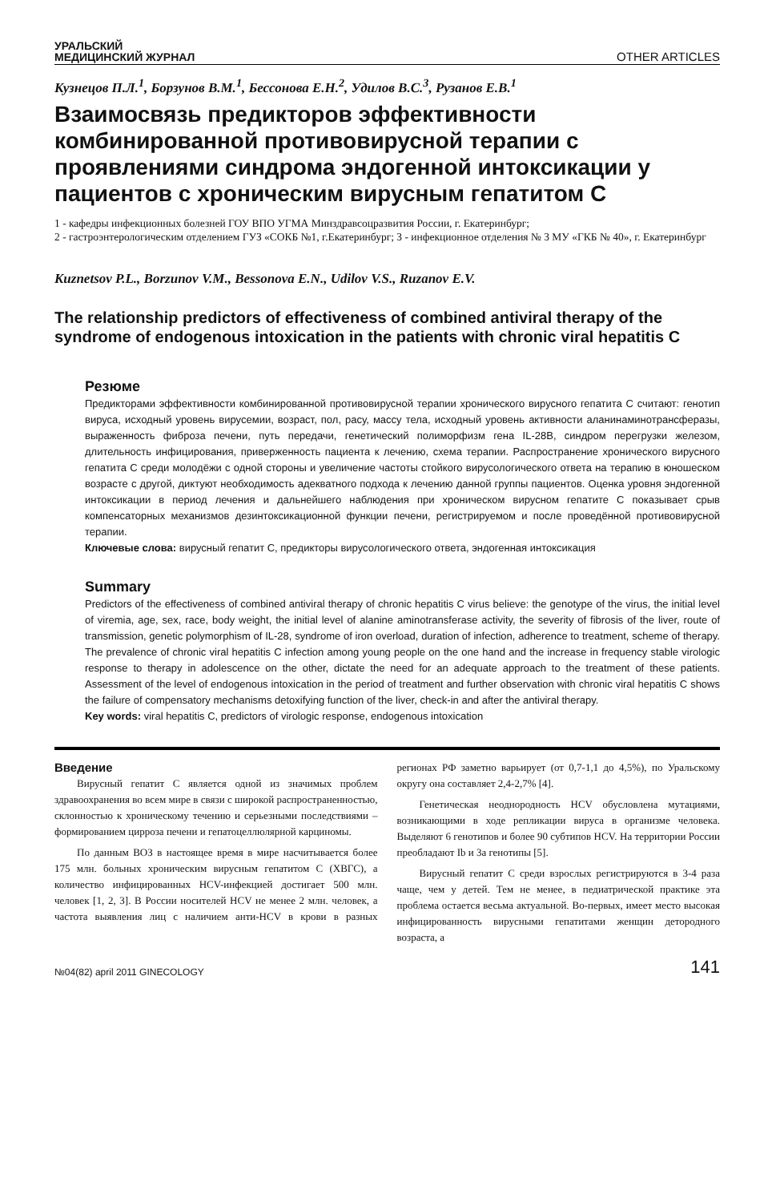УРАЛЬСКИЙ
МЕДИЦИНСКИЙ ЖУРНАЛ
OTHER ARTICLES
Кузнецов П.Л.<sup>1</sup>, Борзунов В.М.<sup>1</sup>, Бессонова Е.Н.<sup>2</sup>, Удилов В.С.<sup>3</sup>, Рузанов Е.В.<sup>1</sup>
Взаимосвязь предикторов эффективности комбинированной противовирусной терапии с проявлениями синдрома эндогенной интоксикации у пациентов с хроническим вирусным гепатитом С
1 - кафедры инфекционных болезней ГОУ ВПО УГМА Минздравсоцразвития России, г. Екатеринбург;
2 - гастроэнтерологическим отделением ГУЗ «СОКБ №1, г.Екатеринбург; 3 - инфекционное отделения № 3 МУ «ГКБ № 40», г. Екатеринбург
Kuznetsov P.L., Borzunov V.M., Bessonova E.N., Udilov V.S., Ruzanov E.V.
The relationship predictors of effectiveness of combined antiviral therapy of the syndrome of endogenous intoxication in the patients with chronic viral hepatitis C
Резюме
Предикторами эффективности комбинированной противовирусной терапии хронического вирусного гепатита С считают: генотип вируса, исходный уровень вирусемии, возраст, пол, расу, массу тела, исходный уровень активности аланинаминотрансферазы, выраженность фиброза печени, путь передачи, генетический полиморфизм гена IL-28B, синдром перегрузки железом, длительность инфицирования, приверженность пациента к лечению, схема терапии. Распространение хронического вирусного гепатита С среди молодёжи с одной стороны и увеличение частоты стойкого вирусологического ответа на терапию в юношеском возрасте с другой, диктуют необходимость адекватного подхода к лечению данной группы пациентов. Оценка уровня эндогенной интоксикации в период лечения и дальнейшего наблюдения при хроническом вирусном гепатите С показывает срыв компенсаторных механизмов дезинтоксикационной функции печени, регистрируемом и после проведённой противовирусной терапии.
Ключевые слова: вирусный гепатит С, предикторы вирусологического ответа, эндогенная интоксикация
Summary
Predictors of the effectiveness of combined antiviral therapy of chronic hepatitis C virus believe: the genotype of the virus, the initial level of viremia, age, sex, race, body weight, the initial level of alanine aminotransferase activity, the severity of fibrosis of the liver, route of transmission, genetic polymorphism of IL-28, syndrome of iron overload, duration of infection, adherence to treatment, scheme of therapy. The prevalence of chronic viral hepatitis C infection among young people on the one hand and the increase in frequency stable virologic response to therapy in adolescence on the other, dictate the need for an adequate approach to the treatment of these patients. Assessment of the level of endogenous intoxication in the period of treatment and further observation with chronic viral hepatitis C shows the failure of compensatory mechanisms detoxifying function of the liver, check-in and after the antiviral therapy.
Key words: viral hepatitis C, predictors of virologic response, endogenous intoxication
Введение
Вирусный гепатит С является одной из значимых проблем здравоохранения во всем мире в связи с широкой распространенностью, склонностью к хроническому течению и серьезными последствиями – формированием цирроза печени и гепатоцеллюлярной карциномы.
По данным ВОЗ в настоящее время в мире насчитывается более 175 млн. больных хроническим вирусным гепатитом С (ХВГС), а количество инфицированных HCV-инфекцией достигает 500 млн. человек [1, 2, 3]. В России носителей HCV не менее 2 млн. человек, а частота выявления лиц с наличием анти-HCV в крови в разных регионах РФ заметно варьирует (от 0,7-1,1 до 4,5%), по Уральскому округу она составляет 2,4-2,7% [4].
Генетическая неоднородность HCV обусловлена мутациями, возникающими в ходе репликации вируса в организме человека. Выделяют 6 генотипов и более 90 субтипов HCV. На территории России преобладают Ib и 3a генотипы [5].
Вирусный гепатит С среди взрослых регистрируются в 3-4 раза чаще, чем у детей. Тем не менее, в педиатрической практике эта проблема остается весьма актуальной. Во-первых, имеет место высокая инфицированность вирусными гепатитами женщин детородного возраста, а
№04(82) april 2011 GINECOLOGY 141